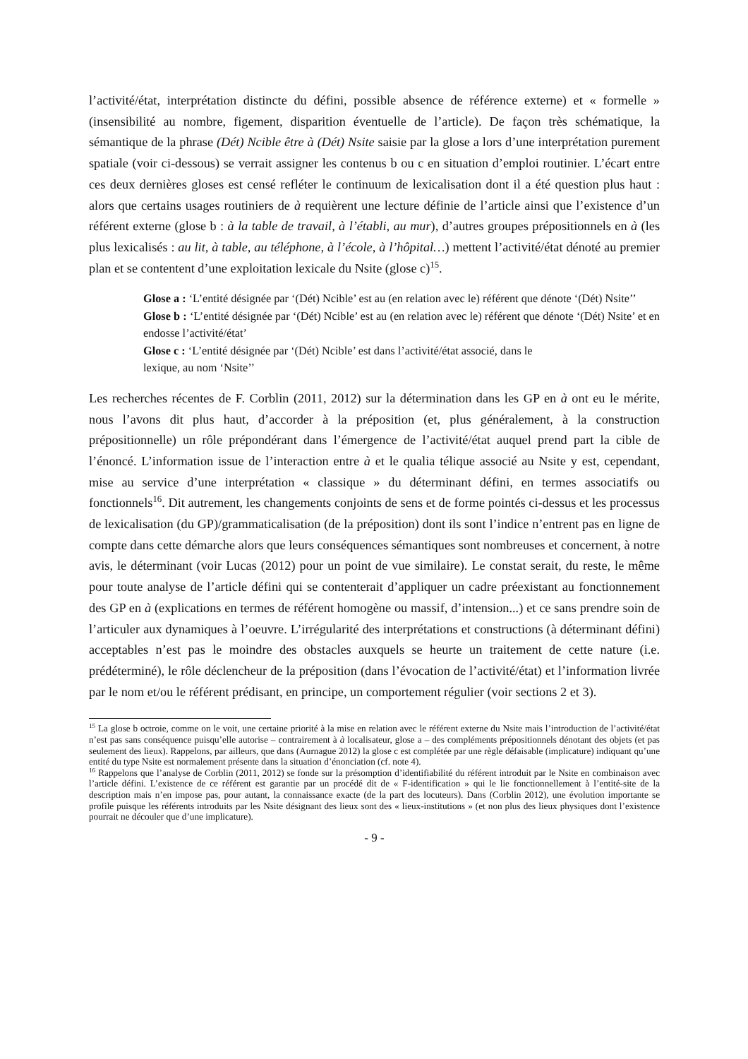l’activité/état, interprétation distincte du défini, possible absence de référence externe) et « formelle » (insensibilité au nombre, figement, disparition éventuelle de l’article). De façon très schématique, la sémantique de la phrase (Dét) Ncible être à (Dét) Nsite saisie par la glose a lors d’une interprétation purement spatiale (voir ci-dessous) se verrait assigner les contenus b ou c en situation d’emploi routinier. L’écart entre ces deux dernières gloses est censé refléter le continuum de lexicalisation dont il a été question plus haut : alors que certains usages routiniers de à requièrent une lecture définie de l’article ainsi que l’existence d’un référent externe (glose b : à la table de travail, à l’établi, au mur), d’autres groupes prépositionnels en à (les plus lexicalisés : au lit, à table, au téléphone, à l’école, à l’hôpital…) mettent l’activité/état dénoté au premier plan et se contentent d’une exploitation lexicale du Nsite (glose c)<sup>15</sup>.
Glose a : ‘L’entité désignée par ‘(Dét) Ncible’ est au (en relation avec le) référent que dénote ‘(Dét) Nsite’’
Glose b : ‘L’entité désignée par ‘(Dét) Ncible’ est au (en relation avec le) référent que dénote ‘(Dét) Nsite’ et en endosse l’activité/état’
Glose c : ‘L’entité désignée par ‘(Dét) Ncible’ est dans l’activité/état associé, dans le
lexique, au nom ‘Nsite’’
Les recherches récentes de F. Corblin (2011, 2012) sur la détermination dans les GP en à ont eu le mérite, nous l’avons dit plus haut, d’accorder à la préposition (et, plus généralement, à la construction prépositionnelle) un rôle prépondérant dans l’émergence de l’activité/état auquel prend part la cible de l’énoncé. L’information issue de l’interaction entre à et le qualia télique associé au Nsite y est, cependant, mise au service d’une interprétation « classique » du déterminant défini, en termes associatifs ou fonctionnels<sup>16</sup>. Dit autrement, les changements conjoints de sens et de forme pointés ci-dessus et les processus de lexicalisation (du GP)/grammaticalisation (de la préposition) dont ils sont l’indice n’entrent pas en ligne de compte dans cette démarche alors que leurs conséquences sémantiques sont nombreuses et concernent, à notre avis, le déterminant (voir Lucas (2012) pour un point de vue similaire). Le constat serait, du reste, le même pour toute analyse de l’article défini qui se contenterait d’appliquer un cadre préexistant au fonctionnement des GP en à (explications en termes de référent homogène ou massif, d’intension...) et ce sans prendre soin de l’articuler aux dynamiques à l’oeuvre. L’irrégularité des interprétations et constructions (à déterminant défini) acceptables n’est pas le moindre des obstacles auxquels se heurte un traitement de cette nature (i.e. prédéterminé), le rôle déclencheur de la préposition (dans l’évocation de l’activité/état) et l’information livrée par le nom et/ou le référent prédisant, en principe, un comportement régulier (voir sections 2 et 3).
<sup>15</sup> La glose b octroie, comme on le voit, une certaine priorité à la mise en relation avec le référent externe du Nsite mais l’introduction de l’activité/état n’est pas sans conséquence puisqu’elle autorise – contrairement à à localisateur, glose a – des compléments prépositionnels dénotant des objets (et pas seulement des lieux). Rappelons, par ailleurs, que dans (Aurnague 2012) la glose c est complétée par une règle défaisable (implicature) indiquant qu’une entité du type Nsite est normalement présente dans la situation d’énonciation (cf. note 4).
<sup>16</sup> Rappelons que l’analyse de Corblin (2011, 2012) se fonde sur la présomption d’identifiabilité du référent introduit par le Nsite en combinaison avec l’article défini. L’existence de ce référent est garantie par un procédé dit de « F-identification » qui le lie fonctionnellement à l’entité-site de la description mais n’en impose pas, pour autant, la connaissance exacte (de la part des locuteurs). Dans (Corblin 2012), une évolution importante se profile puisque les référents introduits par les Nsite désignant des lieux sont des « lieux-institutions » (et non plus des lieux physiques dont l’existence pourrait ne découler que d’une implicature).
- 9 -